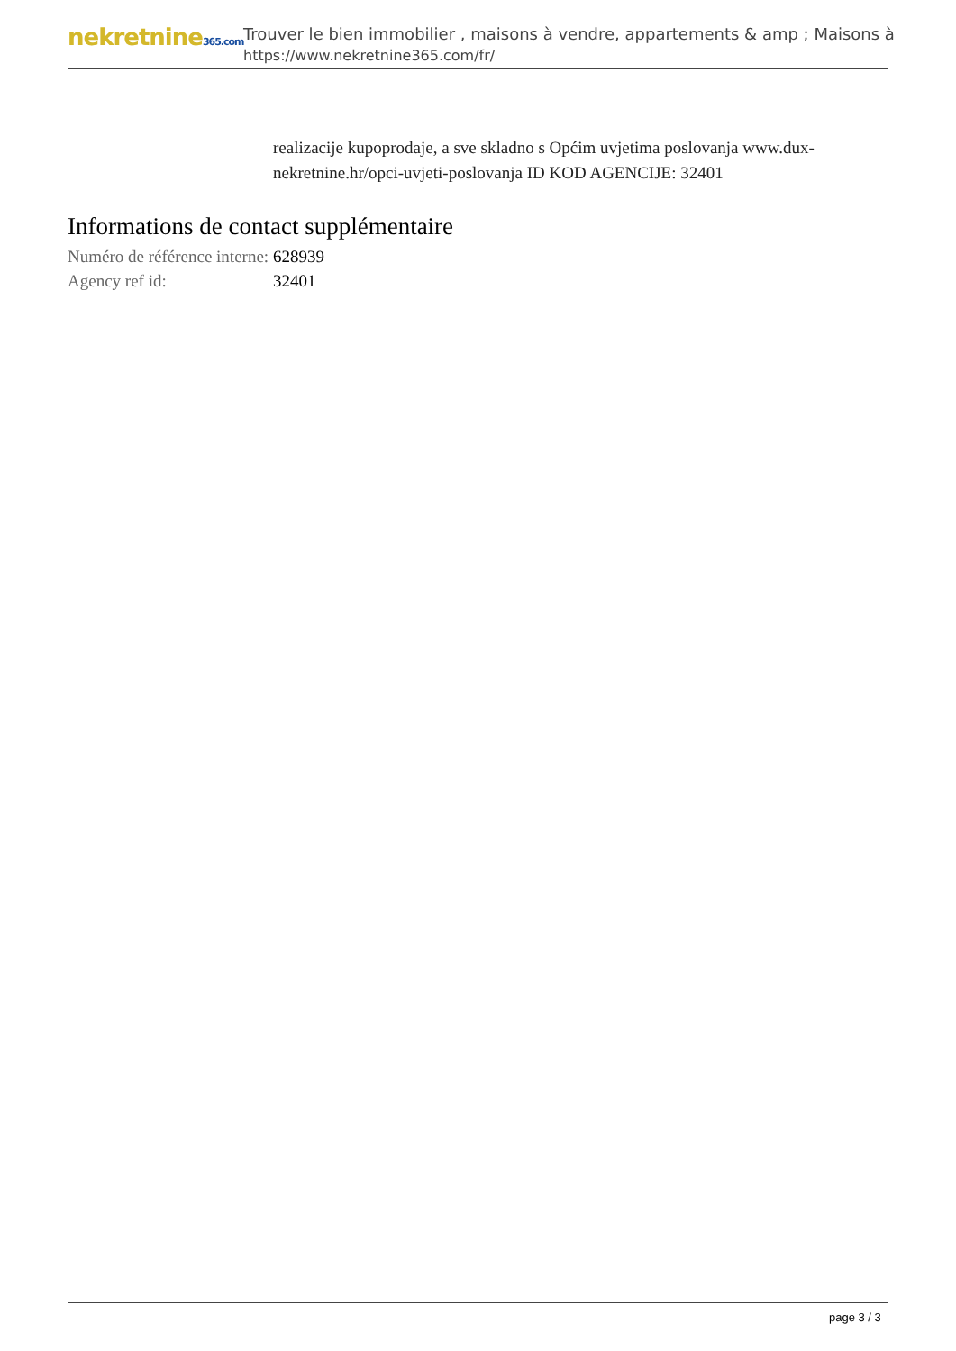nekretnine365.com
Trouver le bien immobilier , maisons à vendre, appartements & amp ; Maisons à
https://www.nekretnine365.com/fr/
realizacije kupoprodaje, a sve skladno s Općim uvjetima poslovanja www.dux-nekretnine.hr/opci-uvjeti-poslovanja ID KOD AGENCIJE: 32401
Informations de contact supplémentaire
| Numéro de référence interne: | 628939 |
| Agency ref id: | 32401 |
page 3 / 3